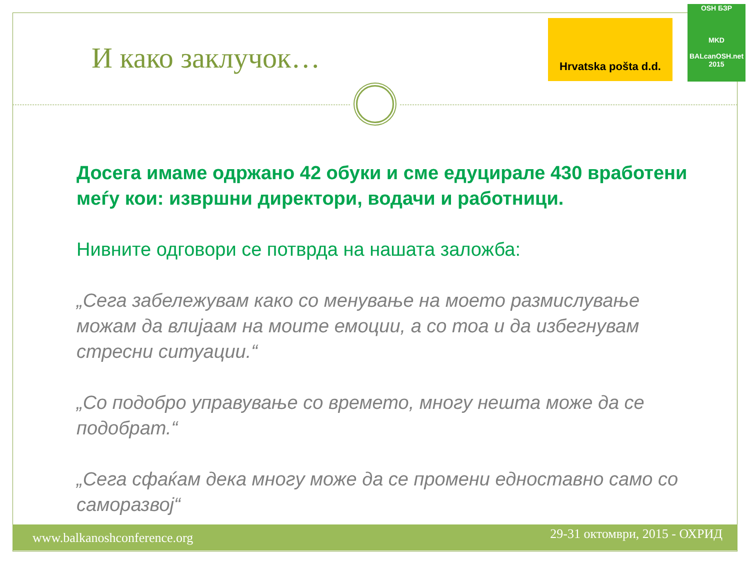И како заклучок…
Hrvatska pošta d.d.
OSH БЗР
MKD
BALcanOSH.net 2015
Досега имаме одржано 42 обуки и сме едуцирале 430 вработени меѓу кои: извршни директори, водачи и работници.
Нивните одговори се потврда на нашата заложба:
„Сега забележувам како со менување на моето размислување можам да влијаам на моите емоции, а со тоа и да избегнувам стресни ситуации.“
„Со подобро управување со времето, многу нешта може да се подобрат.“
„Сега сфаќам дека многу може да се промени едноставно само со саморазвој“
www.balkanoshconference.org 29-31 октомври, 2015 - ОХРИД